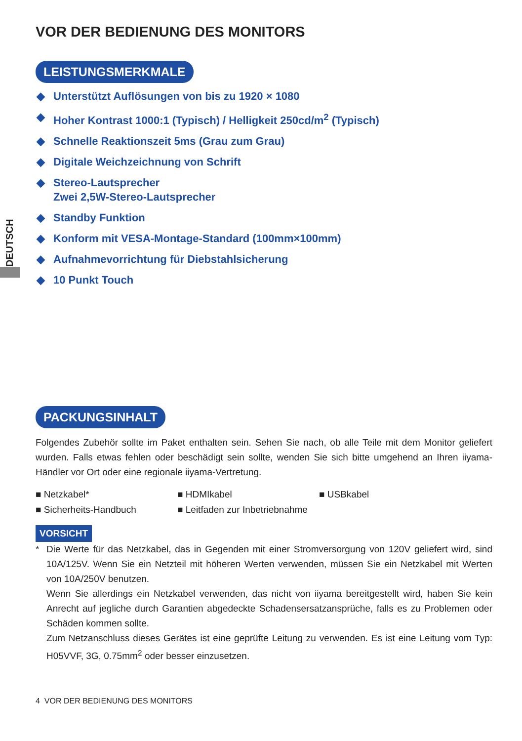DEUTSCH
VOR DER BEDIENUNG DES MONITORS
LEISTUNGSMERKMALE
◆ Unterstützt Auflösungen von bis zu 1920 × 1080
◆ Hoher Kontrast 1000:1 (Typisch) / Helligkeit 250cd/m<sup>2</sup> (Typisch)
◆ Schnelle Reaktionszeit 5ms (Grau zum Grau)
◆ Digitale Weichzeichnung von Schrift
◆ Stereo-Lautsprecher
Zwei 2,5W-Stereo-Lautsprecher
◆ Standby Funktion
◆ Konform mit VESA-Montage-Standard (100mm×100mm)
◆ Aufnahmevorrichtung für Diebstahlsicherung
◆ 10 Punkt Touch
PACKUNGSINHALT
Folgendes Zubehör sollte im Paket enthalten sein. Sehen Sie nach, ob alle Teile mit dem Monitor geliefert wurden. Falls etwas fehlen oder beschädigt sein sollte, wenden Sie sich bitte umgehend an Ihren iiyama-Händler vor Ort oder eine regionale iiyama-Vertretung.
■ Netzkabel*
■ HDMIkabel
■ USBkabel
■ Sicherheits-Handbuch
■ Leitfaden zur Inbetriebnahme
VORSICHT
* Die Werte für das Netzkabel, das in Gegenden mit einer Stromversorgung von 120V geliefert wird, sind 10A/125V. Wenn Sie ein Netzteil mit höheren Werten verwenden, müssen Sie ein Netzkabel mit Werten von 10A/250V benutzen.
Wenn Sie allerdings ein Netzkabel verwenden, das nicht von iiyama bereitgestellt wird, haben Sie kein Anrecht auf jegliche durch Garantien abgedeckte Schadensersatzansprüche, falls es zu Problemen oder Schäden kommen sollte.
Zum Netzanschluss dieses Gerätes ist eine geprüfte Leitung zu verwenden. Es ist eine Leitung vom Typ: H05VVF, 3G, 0.75mm<sup>2</sup> oder besser einzusetzen.
4 VOR DER BEDIENUNG DES MONITORS